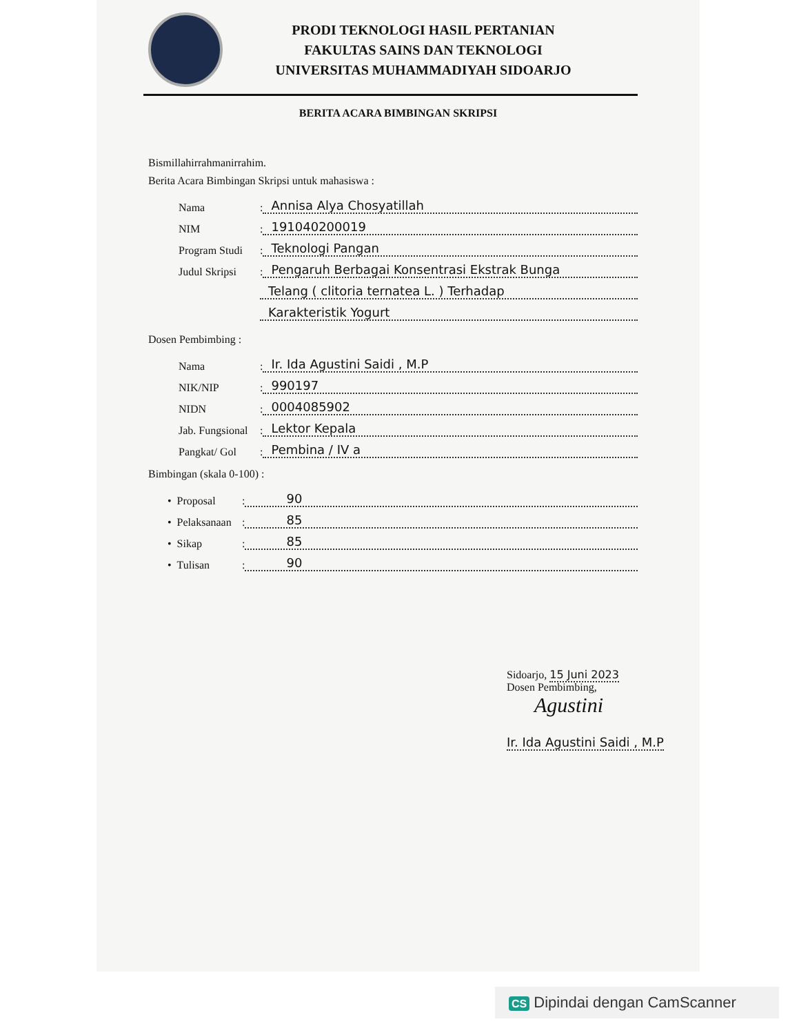PRODI TEKNOLOGI HASIL PERTANIAN
FAKULTAS SAINS DAN TEKNOLOGI
UNIVERSITAS MUHAMMADIYAH SIDOARJO
BERITA ACARA BIMBINGAN SKRIPSI
Bismillahirrahmanirrahim.
Berita Acara Bimbingan Skripsi untuk mahasiswa :
Nama: Annisa Alya Chosyatillah
NIM: 191040200019
Program Studi: Teknologi Pangan
Judul Skripsi: Pengaruh Berbagai Konsentrasi Ekstrak Bunga
Telang ( clitoria ternatea L. ) Terhadap
Karakteristik Yogurt
Dosen Pembimbing :
Nama: Ir. Ida Agustini Saidi , M.P
NIK/NIP: 990197
NIDN: 0004085902
Jab. Fungsional: Lektor Kepala
Pangkat/ Gol: Pembina / IV a
Bimbingan (skala 0-100) :
• Proposal: 90
• Pelaksanaan: 85
• Sikap: 85
• Tulisan: 90
Sidoarjo, 15 Juni 2023
Dosen Pembimbing,
Agustini
Ir. Ida Agustini Saidi , M.P
CS Dipindai dengan CamScanner